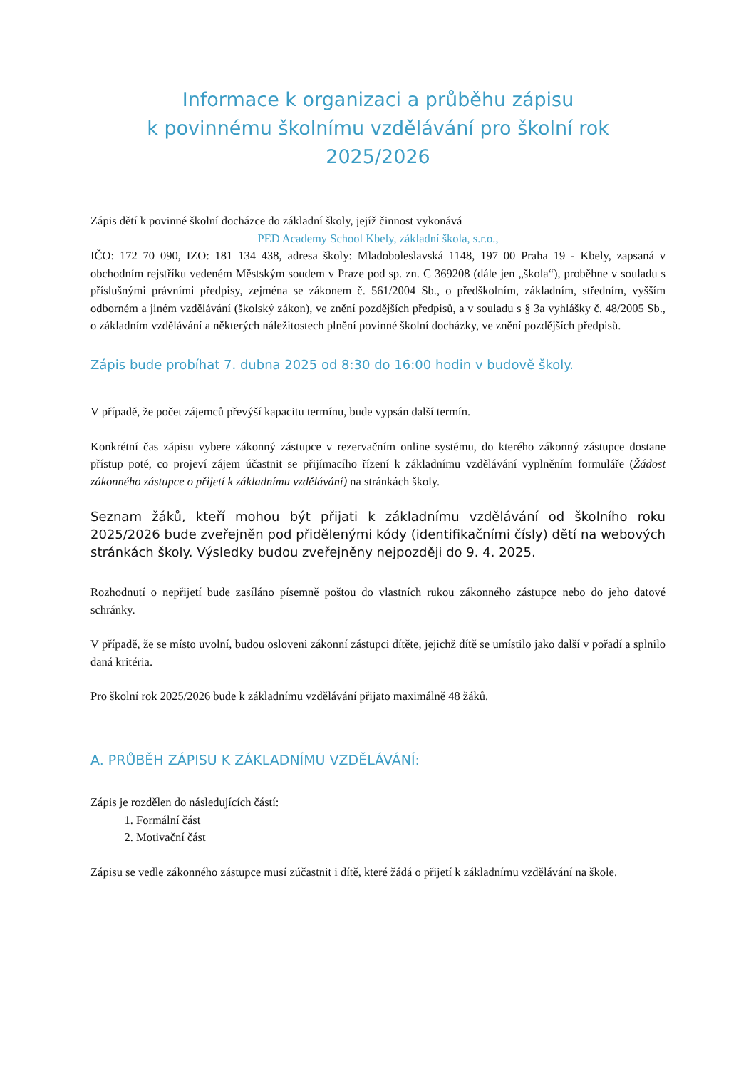Informace k organizaci a průběhu zápisu
k povinnému školnímu vzdělávání pro školní rok
2025/2026
Zápis dětí k povinné školní docházce do základní školy, jejíž činnost vykonává
PED Academy School Kbely, základní škola, s.r.o.,
IČO: 172 70 090, IZO: 181 134 438, adresa školy: Mladoboleslavská 1148, 197 00 Praha 19 - Kbely, zapsaná v obchodním rejstříku vedeném Městským soudem v Praze pod sp. zn. C 369208 (dále jen „škola“), proběhne v souladu s příslušnými právními předpisy, zejména se zákonem č. 561/2004 Sb., o předškolním, základním, středním, vyšším odborném a jiném vzdělávání (školský zákon), ve znění pozdějších předpisů, a v souladu s § 3a vyhlášky č. 48/2005 Sb., o základním vzdělávání a některých náležitostech plnění povinné školní docházky, ve znění pozdějších předpisů.
Zápis bude probíhat 7. dubna 2025 od 8:30 do 16:00 hodin v budově školy.
V případě, že počet zájemců převýší kapacitu termínu, bude vypsán další termín.
Konkrétní čas zápisu vybere zákonný zástupce v rezervačním online systému, do kterého zákonný zástupce dostane přístup poté, co projeví zájem účastnit se přijímacího řízení k základnímu vzdělávání vyplněním formuláře (Žádost zákonného zástupce o přijetí k základnímu vzdělávání) na stránkách školy.
Seznam žáků, kteří mohou být přijati k základnímu vzdělávání od školního roku 2025/2026 bude zveřejněn pod přidělenými kódy (identifikačními čísly) dětí na webových stránkách školy. Výsledky budou zveřejněny nejpozději do 9. 4. 2025.
Rozhodnutí o nepřijetí bude zasíláno písemně poštou do vlastních rukou zákonného zástupce nebo do jeho datové schránky.
V případě, že se místo uvolní, budou osloveni zákonní zástupci dítěte, jejichž dítě se umístilo jako další v pořadí a splnilo daná kritéria.
Pro školní rok 2025/2026 bude k základnímu vzdělávání přijato maximálně 48 žáků.
A. PRŮBĚH ZÁPISU K ZÁKLADNÍMU VZDĚLÁVÁNÍ:
Zápis je rozdělen do následujících částí:
1. Formální část
2. Motivační část
Zápisu se vedle zákonného zástupce musí zúčastnit i dítě, které žádá o přijetí k základnímu vzdělávání na škole.